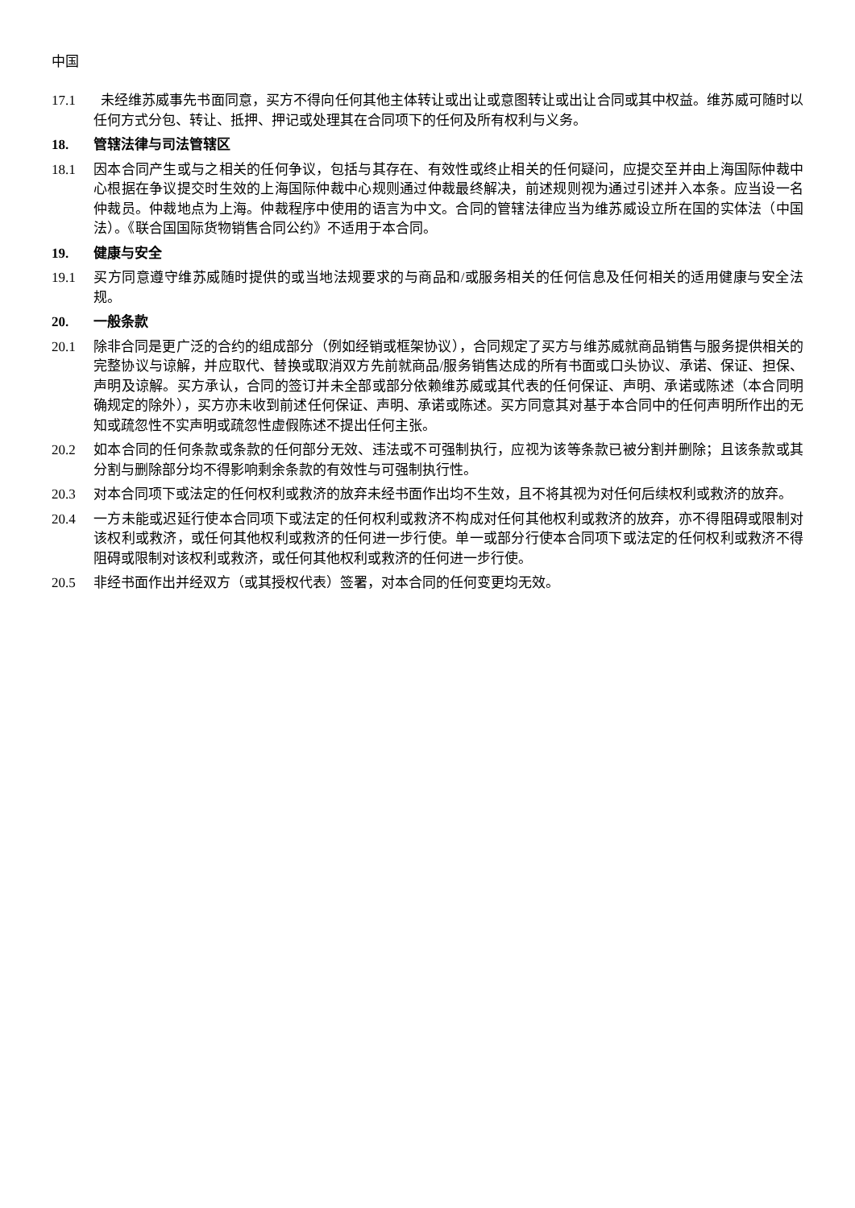中国
17.1 未经维苏威事先书面同意，买方不得向任何其他主体转让或出让或意图转让或出让合同或其中权益。维苏威可随时以任何方式分包、转让、抵押、押记或处理其在合同项下的任何及所有权利与义务。
18. 管辖法律与司法管辖区
18.1 因本合同产生或与之相关的任何争议，包括与其存在、有效性或终止相关的任何疑问，应提交至并由上海国际仲裁中心根据在争议提交时生效的上海国际仲裁中心规则通过仲裁最终解决，前述规则视为通过引述并入本条。应当设一名仲裁员。仲裁地点为上海。仲裁程序中使用的语言为中文。合同的管辖法律应当为维苏威设立所在国的实体法（中国法）。《联合国国际货物销售合同公约》不适用于本合同。
19. 健康与安全
19.1 买方同意遵守维苏威随时提供的或当地法规要求的与商品和/或服务相关的任何信息及任何相关的适用健康与安全法规。
20. 一般条款
20.1 除非合同是更广泛的合约的组成部分（例如经销或框架协议），合同规定了买方与维苏威就商品销售与服务提供相关的完整协议与谅解，并应取代、替换或取消双方先前就商品/服务销售达成的所有书面或口头协议、承诺、保证、担保、声明及谅解。买方承认，合同的签订并未全部或部分依赖维苏威或其代表的任何保证、声明、承诺或陈述（本合同明确规定的除外），买方亦未收到前述任何保证、声明、承诺或陈述。买方同意其对基于本合同中的任何声明所作出的无知或疏忽性不实声明或疏忽性虚假陈述不提出任何主张。
20.2 如本合同的任何条款或条款的任何部分无效、违法或不可强制执行，应视为该等条款已被分割并删除；且该条款或其分割与删除部分均不得影响剩余条款的有效性与可强制执行性。
20.3 对本合同项下或法定的任何权利或救济的放弃未经书面作出均不生效，且不将其视为对任何后续权利或救济的放弃。
20.4 一方未能或迟延行使本合同项下或法定的任何权利或救济不构成对任何其他权利或救济的放弃，亦不得阻碍或限制对该权利或救济，或任何其他权利或救济的任何进一步行使。单一或部分行使本合同项下或法定的任何权利或救济不得阻碍或限制对该权利或救济，或任何其他权利或救济的任何进一步行使。
20.5 非经书面作出并经双方（或其授权代表）签署，对本合同的任何变更均无效。